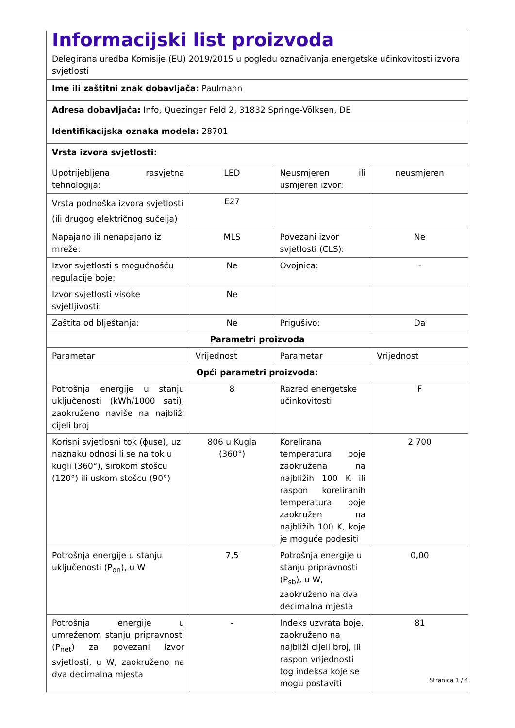| Informacijski list proizvoda Delegirana uredba Komisije (EU) 2019/2015 u pogledu označivanja energetske učinkovitosti izvora svjetlosti | | | |
| Ime ili zaštitni znak dobavljača: Paulmann | | | |
| Adresa dobavljača: Info, Quezinger Feld 2, 31832 Springe-Völksen, DE | | | |
| Identifikacijska oznaka modela: 28701 | | | |
| Vrsta izvora svjetlosti: | | | |
| Upotrijebljena rasvjetna tehnologija: | LED | Neusmjeren ili usmjeren izvor: | neusmjeren |
| Vrsta podnoška izvora svjetlosti (ili drugog električnog sučelja) | E27 | | |
| Napajano ili nenapajano iz mreže: | MLS | Povezani izvor svjetlosti (CLS): | Ne |
| Izvor svjetlosti s mogućnošću regulacije boje: | Ne | Ovojnica: | - |
| Izvor svjetlosti visoke svjetljivosti: | Ne | | |
| Zaštita od blještanja: | Ne | Prigušivo: | Da |
| Parametri proizvoda | | | |
| Parametar | Vrijednost | Parametar | Vrijednost |
| Opći parametri proizvoda: | | | |
| Potrošnja energije u stanju uključenosti (kWh/1000 sati), zaokruženo naviše na najbliži cijeli broj | 8 | Razred energetske učinkovitosti | F |
| Korisni svjetlosni tok (ϕuse), uz naznaku odnosi li se na tok u kugli (360°), širokom stošcu (120°) ili uskom stošcu (90°) | 806 u Kugla (360°) | Korelirana temperatura boje zaokružena na najbližih 100 K ili raspon koreliranih temperatura boje zaokružen na najbližih 100 K, koje je moguće podesiti | 2 700 |
| Potrošnja energije u stanju uključenosti (P<sub>on</sub>), u W | 7,5 | Potrošnja energije u stanju pripravnosti (P<sub>sb</sub>), u W, zaokruženo na dva decimalna mjesta | 0,00 |
| Potrošnja energije u umreženom stanju pripravnosti (P<sub>net</sub>) za povezani izvor svjetlosti, u W, zaokruženo na dva decimalna mjesta | - | Indeks uzvrata boje, zaokruženo na najbliži cijeli broj, ili raspon vrijednosti tog indeksa koje se mogu postaviti | 81 |
Stranica 1 / 4